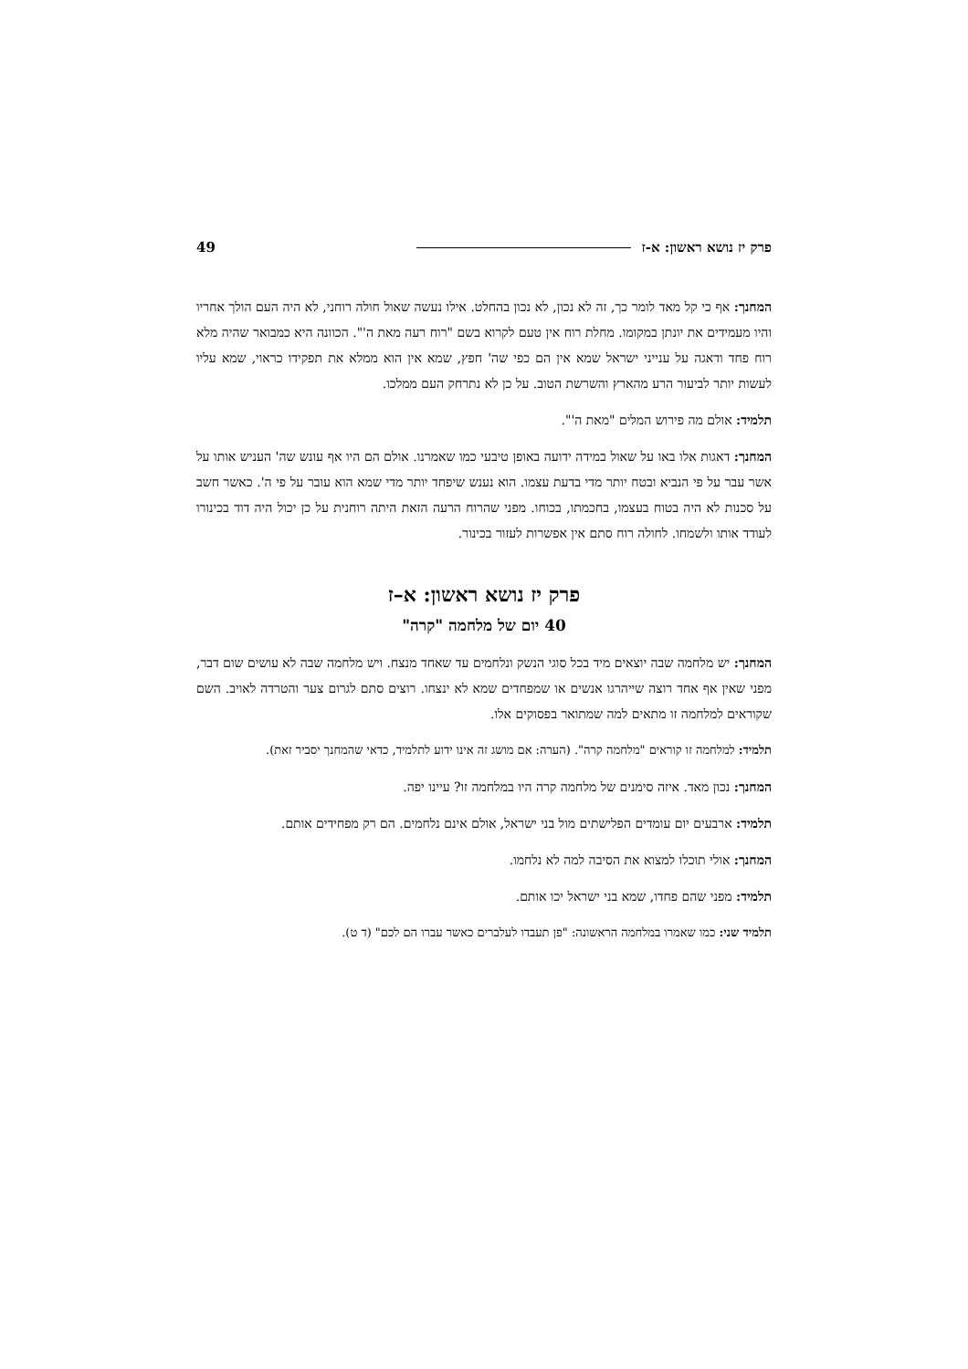פרק יז נושא ראשון: א-ז 49
המחנך: אף כי קל מאד לומר כך, זה לא נכון, לא נכון בהחלט. אילו נעשה שאול חולה רוחני, לא היה העם הולך אחריו והיו מעמידים את יונתן במקומו. מחלת רוח אין טעם לקרוא בשם "רוח רעה מאת ה'". הכוונה היא כמבואר שהיה מלא רוח פחד ודאגה על ענייני ישראל שמא אין הם כפי שה' חפץ, שמא אין הוא ממלא את תפקידו כראוי, שמא עליו לעשות יותר לביעור הרע מהארץ והשרשת הטוב. על כן לא נתרחק העם ממלכו.
תלמיד: אולם מה פירוש המלים "מאת ה'".
המחנך: דאגות אלו באו על שאול במידה ידועה באופן טיבעי כמו שאמרנו. אולם הם היו אף עונש שה' העניש אותו על אשר עבר על פי הנביא ובטח יותר מדי בדעת עצמו. הוא נענש שיפחד יותר מדי שמא הוא עובר על פי ה'. כאשר חשב על סכנות לא היה בטוח בעצמו, בחכמתו, בכוחו. מפני שהרוח הרעה הזאת היתה רוחנית על כן יכול היה דוד בכינורו לעודד אותו ולשמחו. לחולה רוח סתם אין אפשרות לעזור בכינור.
פרק יז נושא ראשון: א–ז
40 יום של מלחמה "קרה"
המחנך: יש מלחמה שבה יוצאים מיד בכל סוגי הנשק ונלחמים עד שאחד מנצח. ויש מלחמה שבה לא עושים שום דבר, מפני שאין אף אחד רוצה שייהרגו אנשים או שמפחדים שמא לא ינצחו. רוצים סתם לגרום צער והטרדה לאויב. השם שקוראים למלחמה זו מתאים למה שמתואר בפסוקים אלו.
תלמיד: למלחמה זו קוראים "מלחמה קרה". (הערה: אם מושג זה אינו ידוע לתלמיד, כדאי שהמחנך יסביר זאת).
המחנך: נכון מאד. איזה סימנים של מלחמה קרה היו במלחמה זו? עיינו יפה.
תלמיד: ארבעים יום עומדים הפלישתים מול בני ישראל, אולם אינם נלחמים. הם רק מפחידים אותם.
המחנך: אולי תוכלו למצוא את הסיבה למה לא נלחמו.
תלמיד: מפני שהם פחדו, שמא בני ישראל יכו אותם.
תלמיד שני: כמו שאמרו במלחמה הראשונה: "פן תעבדו לעלברים כאשר עברו הם לכם" (ד ט).